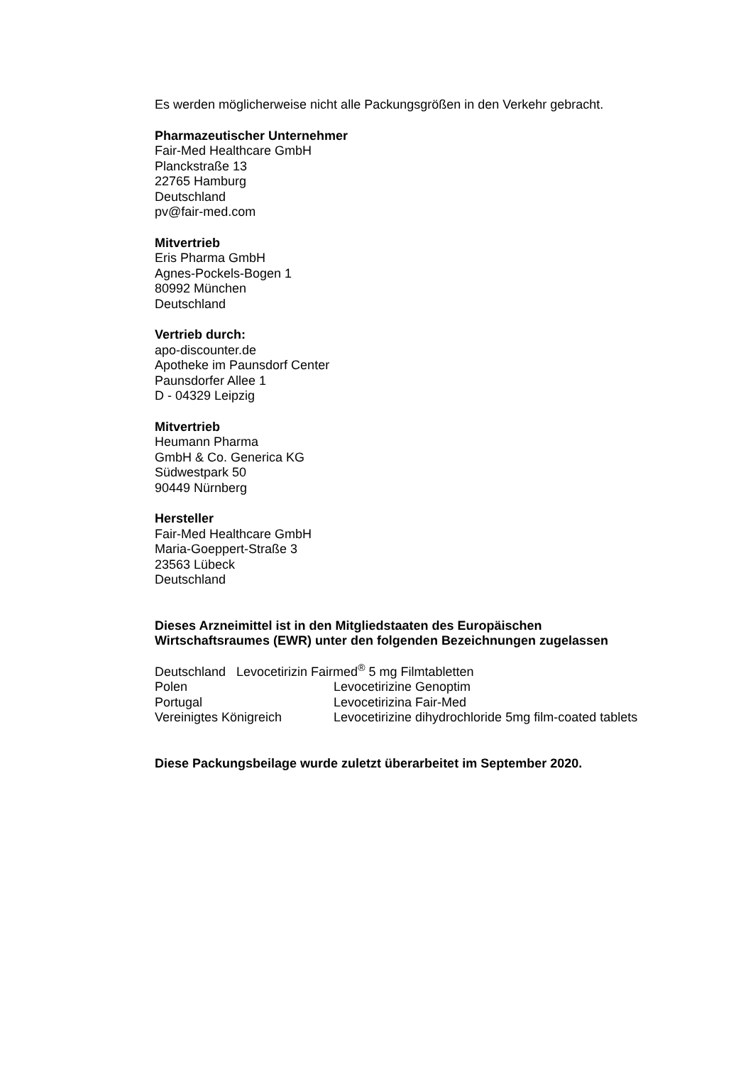Es werden möglicherweise nicht alle Packungsgrößen in den Verkehr gebracht.
Pharmazeutischer Unternehmer
Fair-Med Healthcare GmbH
Planckstraße 13
22765 Hamburg
Deutschland
pv@fair-med.com
Mitvertrieb
Eris Pharma GmbH
Agnes-Pockels-Bogen 1
80992 München
Deutschland
Vertrieb durch:
apo-discounter.de
Apotheke im Paunsdorf Center
Paunsdorfer Allee 1
D - 04329 Leipzig
Mitvertrieb
Heumann Pharma
GmbH & Co. Generica KG
Südwestpark 50
90449 Nürnberg
Hersteller
Fair-Med Healthcare GmbH
Maria-Goeppert-Straße 3
23563 Lübeck
Deutschland
Dieses Arzneimittel ist in den Mitgliedstaaten des Europäischen
Wirtschaftsraumes (EWR) unter den folgenden Bezeichnungen zugelassen
Deutschland Levocetirizin Fairmed<sup>®</sup> 5 mg Filmtabletten
| Polen | Levocetirizine Genoptim |
| Portugal | Levocetirizina Fair-Med |
| Vereinigtes Königreich | Levocetirizine dihydrochloride 5mg film-coated tablets |
Diese Packungsbeilage wurde zuletzt überarbeitet im September 2020.